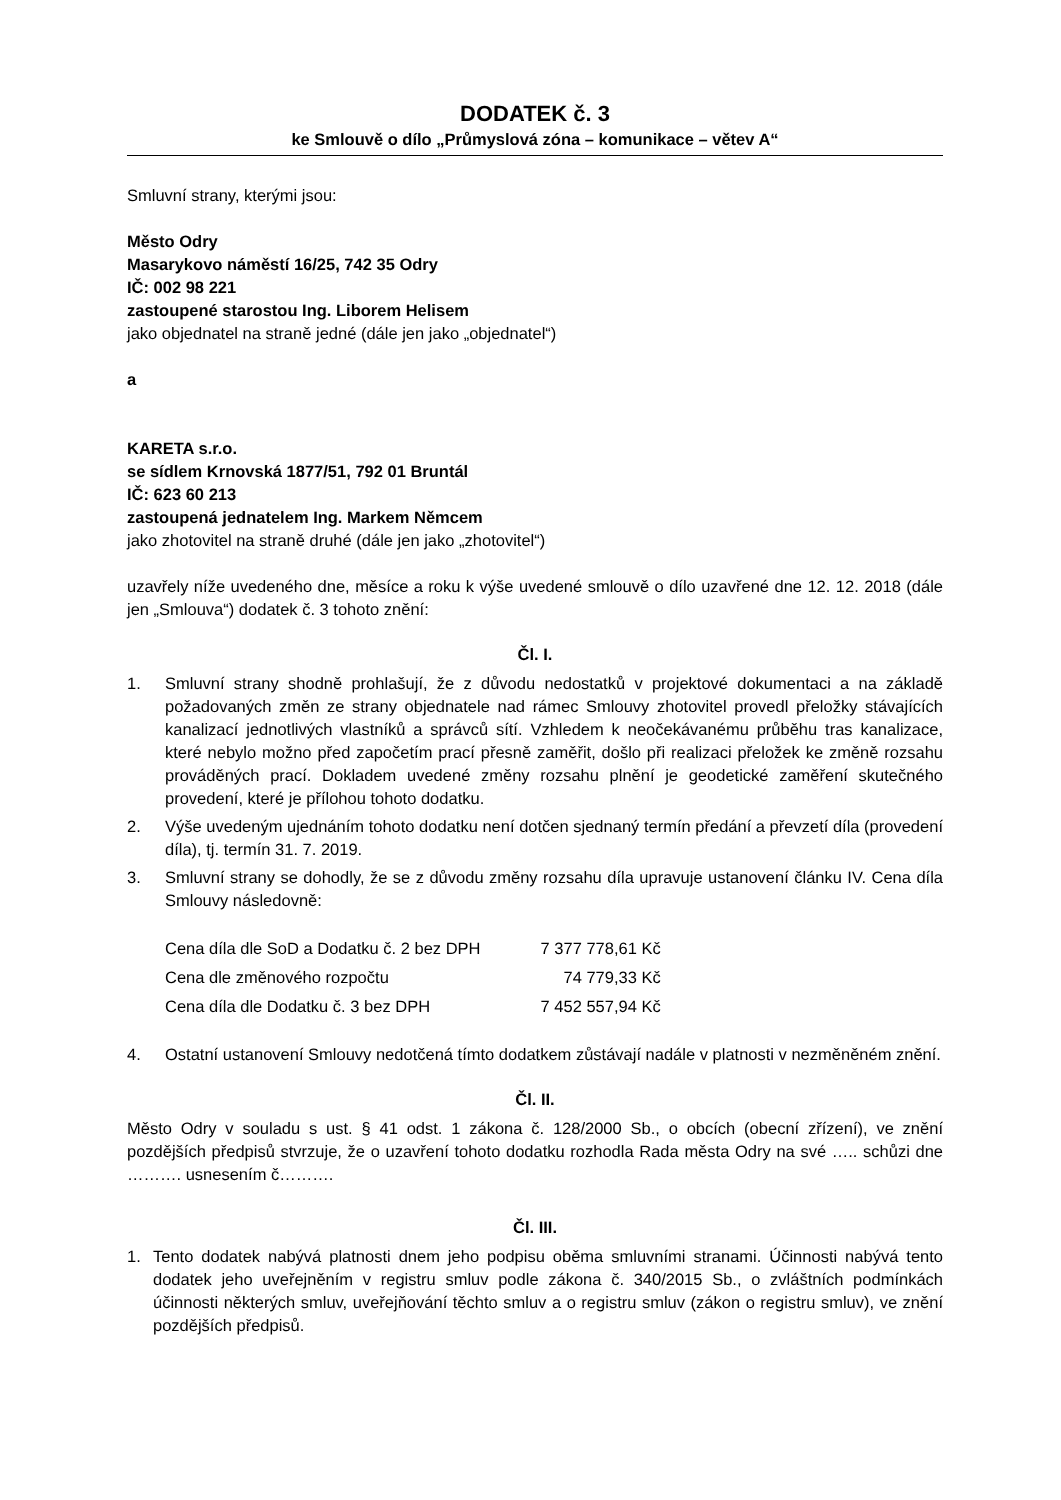DODATEK č. 3
ke Smlouvě o dílo „Průmyslová zóna – komunikace – větev A“
Smluvní strany, kterými jsou:
Město Odry
Masarykovo náměstí 16/25, 742 35 Odry
IČ: 002 98 221
zastoupené starostou Ing. Liborem Helisem
jako objednatel na straně jedné (dále jen jako „objednatel“)
a
KARETA s.r.o.
se sídlem Krnovská 1877/51, 792 01 Bruntál
IČ: 623 60 213
zastoupená jednatelem Ing. Markem Němcem
jako zhotovitel na straně druhé (dále jen jako „zhotovitel“)
uzavřely níže uvedeného dne, měsíce a roku k výše uvedené smlouvě o dílo uzavřené dne 12. 12. 2018 (dále jen „Smlouva“) dodatek č. 3 tohoto znění:
Čl. I.
1. Smluvní strany shodně prohlašují, že z důvodu nedostatků v projektové dokumentaci a na základě požadovaných změn ze strany objednatele nad rámec Smlouvy zhotovitel provedl přeložky stávajících kanalizací jednotlivých vlastníků a správců sítí. Vzhledem k neočekávanému průběhu tras kanalizace, které nebylo možno před započetím prací přesně zaměřit, došlo při realizaci přeložek ke změně rozsahu prováděných prací. Dokladem uvedené změny rozsahu plnění je geodetické zaměření skutečného provedení, které je přílohou tohoto dodatku.
2. Výše uvedeným ujednáním tohoto dodatku není dotčen sjednaný termín předání a převzetí díla (provedení díla), tj. termín 31. 7. 2019.
3. Smluvní strany se dohodly, že se z důvodu změny rozsahu díla upravuje ustanovení článku IV. Cena díla Smlouvy následovně:
| Cena díla dle SoD a Dodatku č. 2 bez DPH | 7 377 778,61 Kč |
| Cena dle změnového rozpočtu | 74 779,33 Kč |
| Cena díla dle Dodatku č. 3 bez DPH | 7 452 557,94 Kč |
4. Ostatní ustanovení Smlouvy nedotčená tímto dodatkem zůstávají nadále v platnosti v nezměněném znění.
Čl. II.
Město Odry v souladu s ust. § 41 odst. 1 zákona č. 128/2000 Sb., o obcích (obecní zřízení), ve znění pozdějších předpisů stvrzuje, že o uzavření tohoto dodatku rozhodla Rada města Odry na své ….. schůzi dne ………. usnesením č……….
Čl. III.
1. Tento dodatek nabývá platnosti dnem jeho podpisu oběma smluvními stranami. Účinnosti nabývá tento dodatek jeho uveřejněním v registru smluv podle zákona č. 340/2015 Sb., o zvláštních podmínkách účinnosti některých smluv, uveřejňování těchto smluv a o registru smluv (zákon o registru smluv), ve znění pozdějších předpisů.